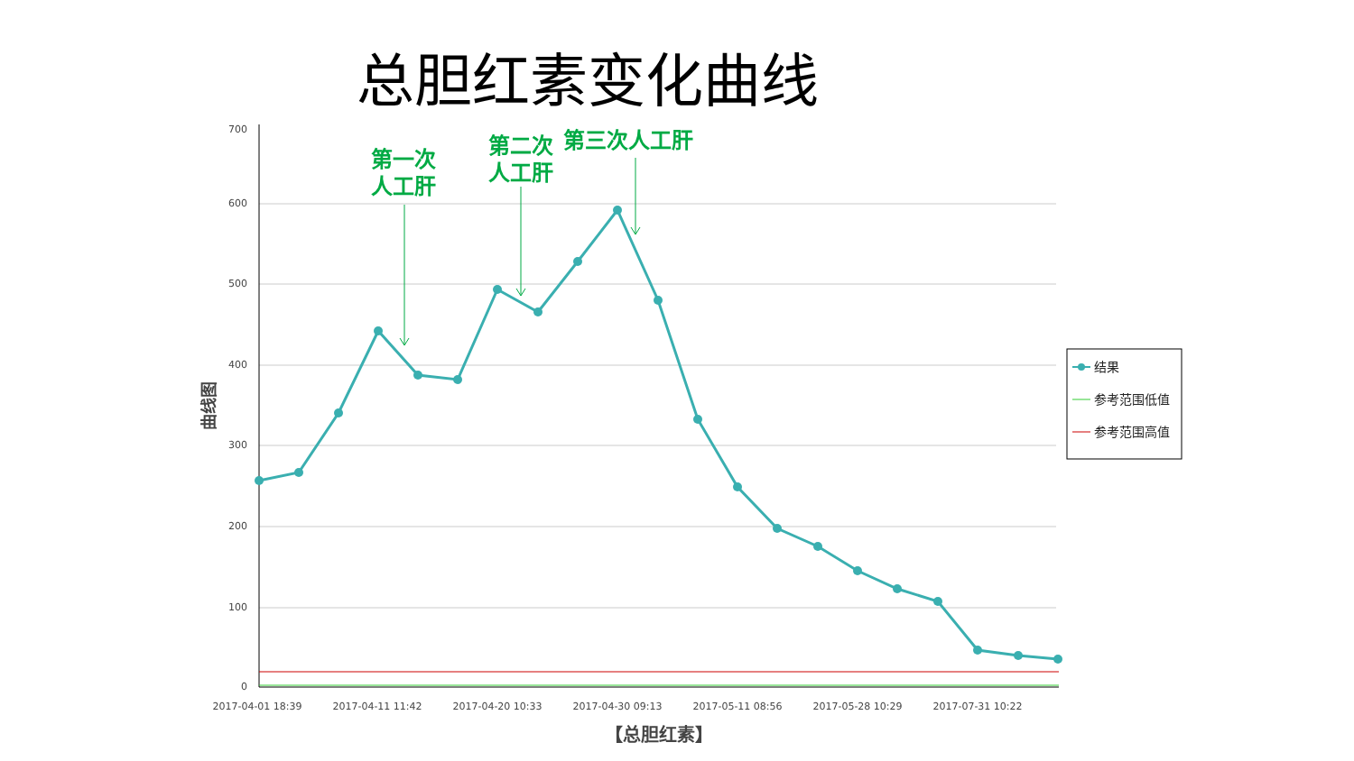总胆红素变化曲线
700
600
500
400
300
200
100
0
2017-04-01 18:39
2017-04-11 11:42
2017-04-20 10:33
2017-04-30 09:13
2017-05-11 08:56
2017-05-28 10:29
2017-07-31 10:22
【总胆红素】
曲线图
第一次
人工肝
第二次
人工肝
第三次人工肝
结果
参考范围低值
参考范围高值